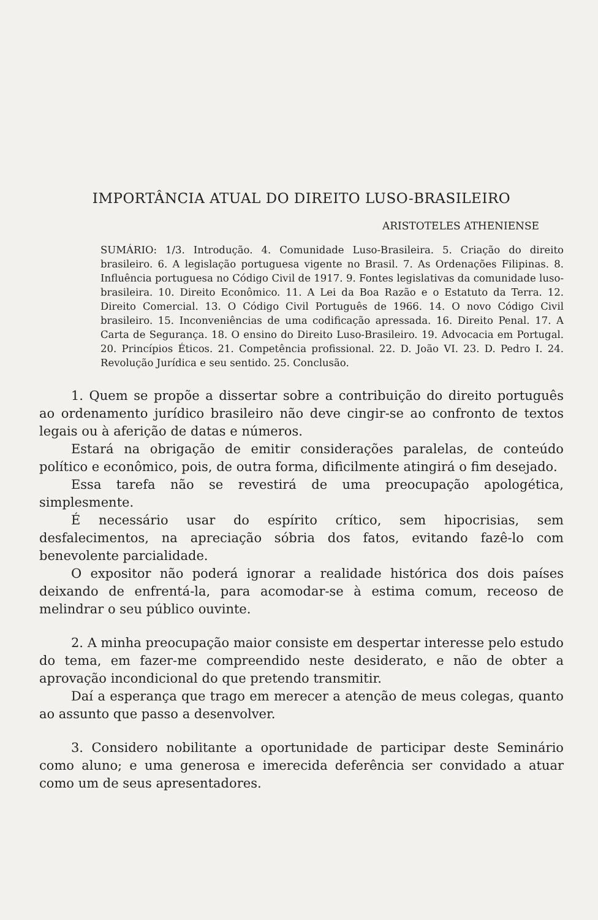IMPORTÂNCIA ATUAL DO DIREITO LUSO-BRASILEIRO
ARISTOTELES ATHENIENSE
SUMÁRIO: 1/3. Introdução. 4. Comunidade Luso-Brasileira. 5. Criação do direito brasileiro. 6. A legislação portuguesa vigente no Brasil. 7. As Ordenações Filipinas. 8. Influência portuguesa no Código Civil de 1917. 9. Fontes legislativas da comunidade luso-brasileira. 10. Direito Econômico. 11. A Lei da Boa Razão e o Estatuto da Terra. 12. Direito Comercial. 13. O Código Civil Português de 1966. 14. O novo Código Civil brasileiro. 15. Inconveniências de uma codificação apressada. 16. Direito Penal. 17. A Carta de Segurança. 18. O ensino do Direito Luso-Brasileiro. 19. Advocacia em Portugal. 20. Princípios Éticos. 21. Competência profissional. 22. D. João VI. 23. D. Pedro I. 24. Revolução Jurídica e seu sentido. 25. Conclusão.
1. Quem se propõe a dissertar sobre a contribuição do direito português ao ordenamento jurídico brasileiro não deve cingir-se ao confronto de textos legais ou à aferição de datas e números.
Estará na obrigação de emitir considerações paralelas, de conteúdo político e econômico, pois, de outra forma, dificilmente atingirá o fim desejado.
Essa tarefa não se revestirá de uma preocupação apologética, simplesmente.
É necessário usar do espírito crítico, sem hipocrisias, sem desfalecimentos, na apreciação sóbria dos fatos, evitando fazê-lo com benevolente parcialidade.
O expositor não poderá ignorar a realidade histórica dos dois países deixando de enfrentá-la, para acomodar-se à estima comum, receoso de melindrar o seu público ouvinte.
2. A minha preocupação maior consiste em despertar interesse pelo estudo do tema, em fazer-me compreendido neste desiderato, e não de obter a aprovação incondicional do que pretendo transmitir.
Daí a esperança que trago em merecer a atenção de meus colegas, quanto ao assunto que passo a desenvolver.
3. Considero nobilitante a oportunidade de participar deste Seminário como aluno; e uma generosa e imerecida deferência ser convidado a atuar como um de seus apresentadores.